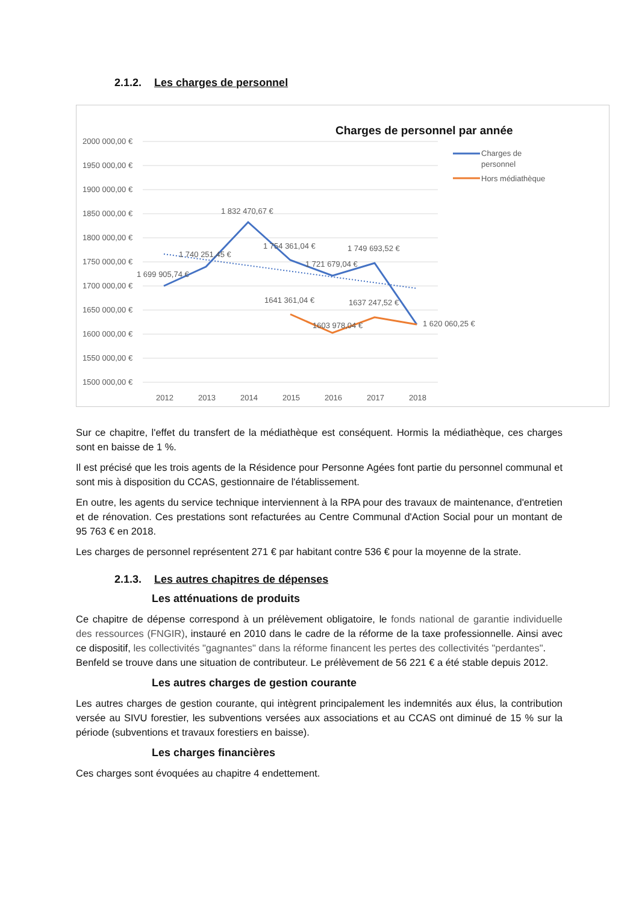2.1.2. Les charges de personnel
Charges de personnel par année
2000 000,00 €
1950 000,00 €
1900 000,00 €
1850 000,00 €
1800 000,00 €
1750 000,00 €
1700 000,00 €
1650 000,00 €
1600 000,00 €
1550 000,00 €
1500 000,00 €
1 699 905,74 €
1 740 251,45 €
1 832 470,67 €
1 754 361,04 €
1 721 679,04 €
1 749 693,52 €
1641 361,04 €
1603 978,04 €
1637 247,52 €
1 620 060,25 €
2012
2013
2014
2015
2016
2017
2018
Charges de
personnel
Hors médiathèque
Sur ce chapitre, l'effet du transfert de la médiathèque est conséquent. Hormis la médiathèque, ces charges sont en baisse de 1 %.
Il est précisé que les trois agents de la Résidence pour Personne Agées font partie du personnel communal et sont mis à disposition du CCAS, gestionnaire de l'établissement.
En outre, les agents du service technique interviennent à la RPA pour des travaux de maintenance, d'entretien et de rénovation. Ces prestations sont refacturées au Centre Communal d'Action Social pour un montant de 95 763 € en 2018.
Les charges de personnel représentent 271 € par habitant contre 536 € pour la moyenne de la strate.
2.1.3. Les autres chapitres de dépenses
Les atténuations de produits
Ce chapitre de dépense correspond à un prélèvement obligatoire, le fonds national de garantie individuelle des ressources (FNGIR), instauré en 2010 dans le cadre de la réforme de la taxe professionnelle. Ainsi avec ce dispositif, les collectivités "gagnantes" dans la réforme financent les pertes des collectivités "perdantes".
Benfeld se trouve dans une situation de contributeur. Le prélèvement de 56 221 € a été stable depuis 2012.
Les autres charges de gestion courante
Les autres charges de gestion courante, qui intègrent principalement les indemnités aux élus, la contribution versée au SIVU forestier, les subventions versées aux associations et au CCAS ont diminué de 15 % sur la période (subventions et travaux forestiers en baisse).
Les charges financières
Ces charges sont évoquées au chapitre 4 endettement.